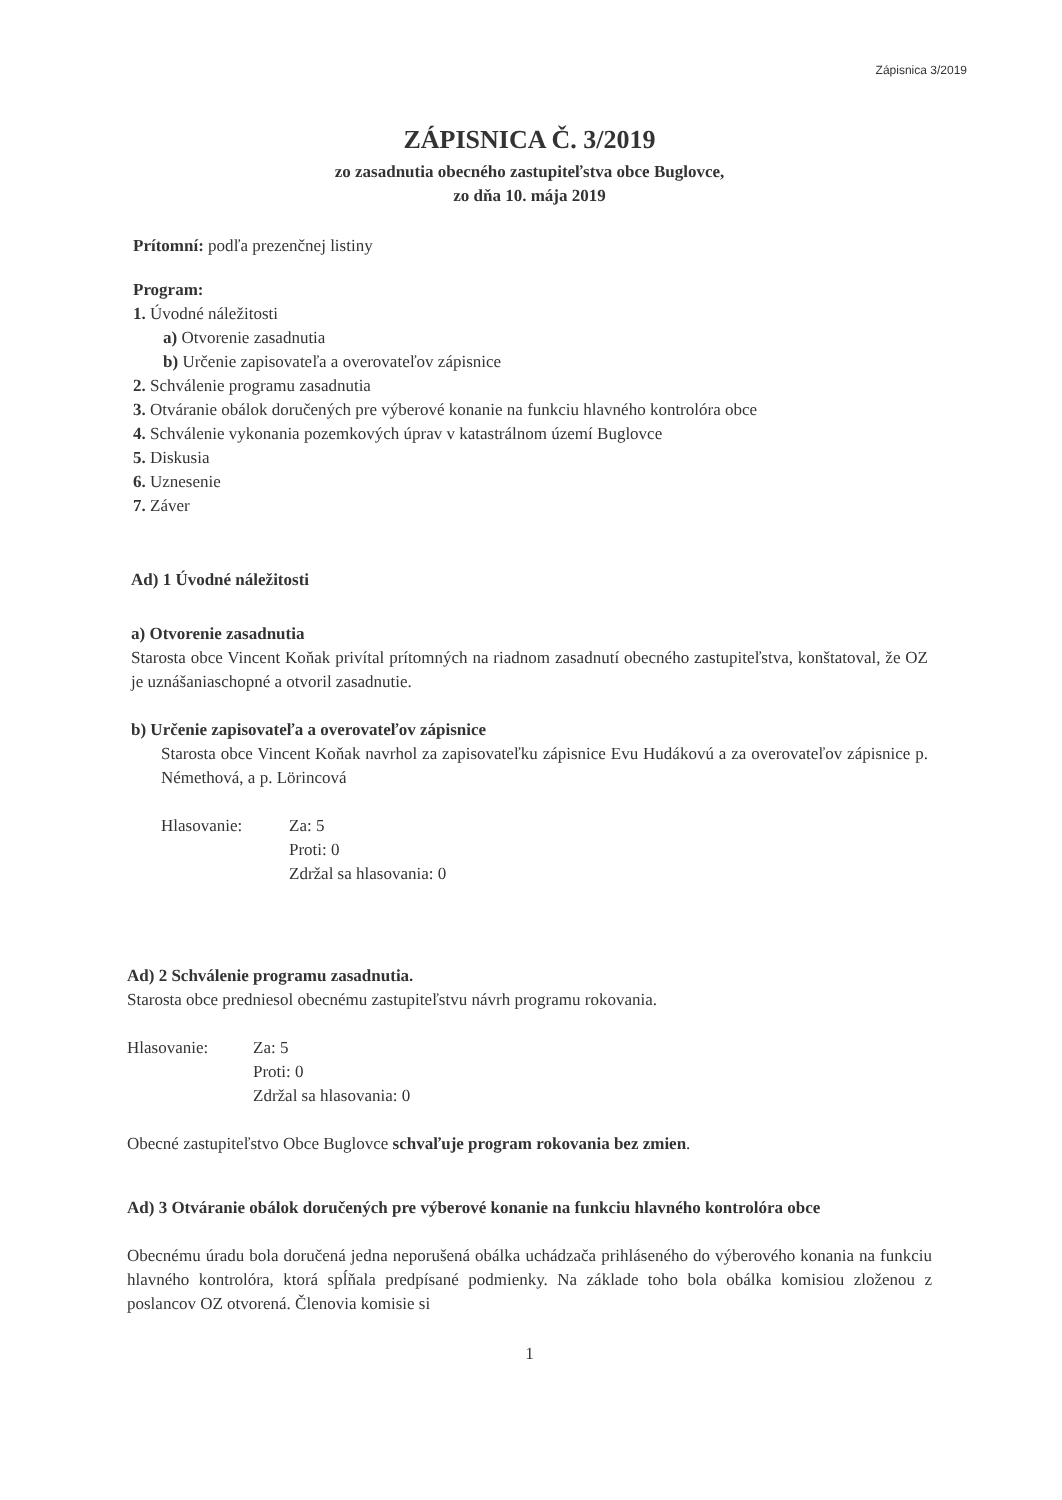Zápisnica 3/2019
ZÁPISNICA Č. 3/2019
zo zasadnutia obecného zastupiteľstva obce Buglovce,
zo dňa 10. mája 2019
Prítomní: podľa prezenčnej listiny
Program:
1. Úvodné náležitosti
a) Otvorenie zasadnutia
b) Určenie zapisovateľa a overovateľov zápisnice
2. Schválenie programu zasadnutia
3. Otváranie obálok doručených pre výberové konanie na funkciu hlavného kontrolóra obce
4. Schválenie vykonania pozemkových úprav v katastrálnom území Buglovce
5. Diskusia
6. Uznesenie
7. Záver
Ad) 1 Úvodné náležitosti
a) Otvorenie zasadnutia
Starosta obce Vincent Koňak privítal prítomných na riadnom zasadnutí obecného zastupiteľstva, konštatoval, že OZ je uznášaniaschopné a otvoril zasadnutie.
b) Určenie zapisovateľa a overovateľov zápisnice
Starosta obce Vincent Koňak navrhol za zapisovateľku zápisnice Evu Hudákovú a za overovateľov zápisnice p. Némethová, a p. Lörincová
Hlasovanie: Za: 5
Proti: 0
Zdržal sa hlasovania: 0
Ad) 2 Schválenie programu zasadnutia.
Starosta obce predniesol obecnému zastupiteľstvu návrh programu rokovania.
Hlasovanie: Za: 5
Proti: 0
Zdržal sa hlasovania: 0
Obecné zastupiteľstvo Obce Buglovce schvaľuje program rokovania bez zmien.
Ad) 3 Otváranie obálok doručených pre výberové konanie na funkciu hlavného kontrolóra obce
Obecnému úradu bola doručená jedna neporušená obálka uchádzača prihláseného do výberového konania na funkciu hlavného kontrolóra, ktorá spĺňala predpísané podmienky. Na základe toho bola obálka komisiou zloženou z poslancov OZ otvorená. Členovia komisie si
1